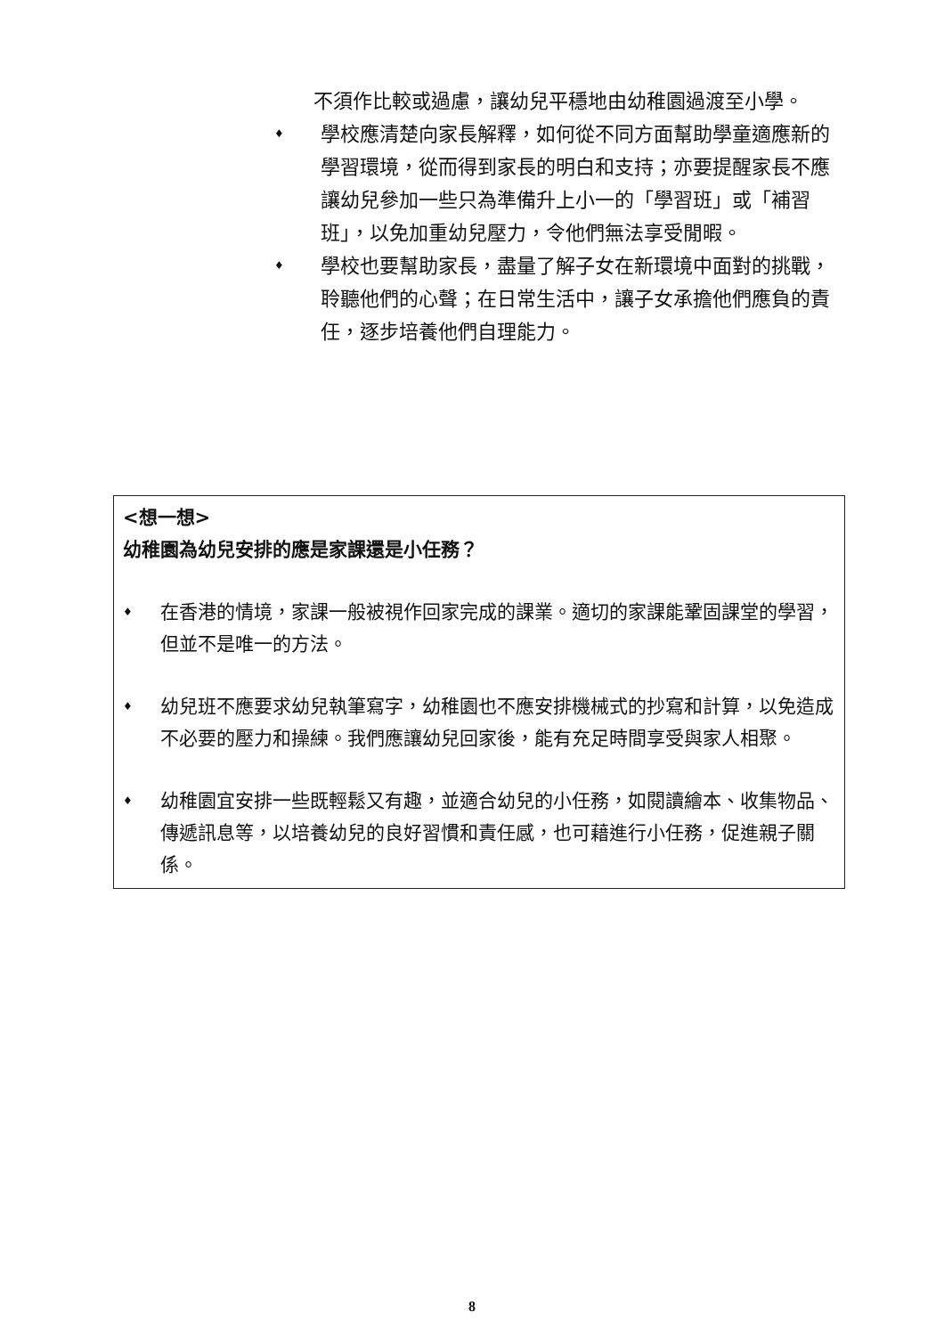不須作比較或過慮，讓幼兒平穩地由幼稚園過渡至小學。
♦ 學校應清楚向家長解釋，如何從不同方面幫助學童適應新的學習環境，從而得到家長的明白和支持；亦要提醒家長不應讓幼兒參加一些只為準備升上小一的「學習班」或「補習班」，以免加重幼兒壓力，令他們無法享受閒暇。
♦ 學校也要幫助家長，盡量了解子女在新環境中面對的挑戰，聆聽他們的心聲；在日常生活中，讓子女承擔他們應負的責任，逐步培養他們自理能力。
<想一想>
幼稚園為幼兒安排的應是家課還是小任務？
♦ 在香港的情境，家課一般被視作回家完成的課業。適切的家課能鞏固課堂的學習，但並不是唯一的方法。
♦ 幼兒班不應要求幼兒執筆寫字，幼稚園也不應安排機械式的抄寫和計算，以免造成不必要的壓力和操練。我們應讓幼兒回家後，能有充足時間享受與家人相聚。
♦ 幼稚園宜安排一些既輕鬆又有趣，並適合幼兒的小任務，如閱讀繪本、收集物品、傳遞訊息等，以培養幼兒的良好習慣和責任感，也可藉進行小任務，促進親子關係。
8